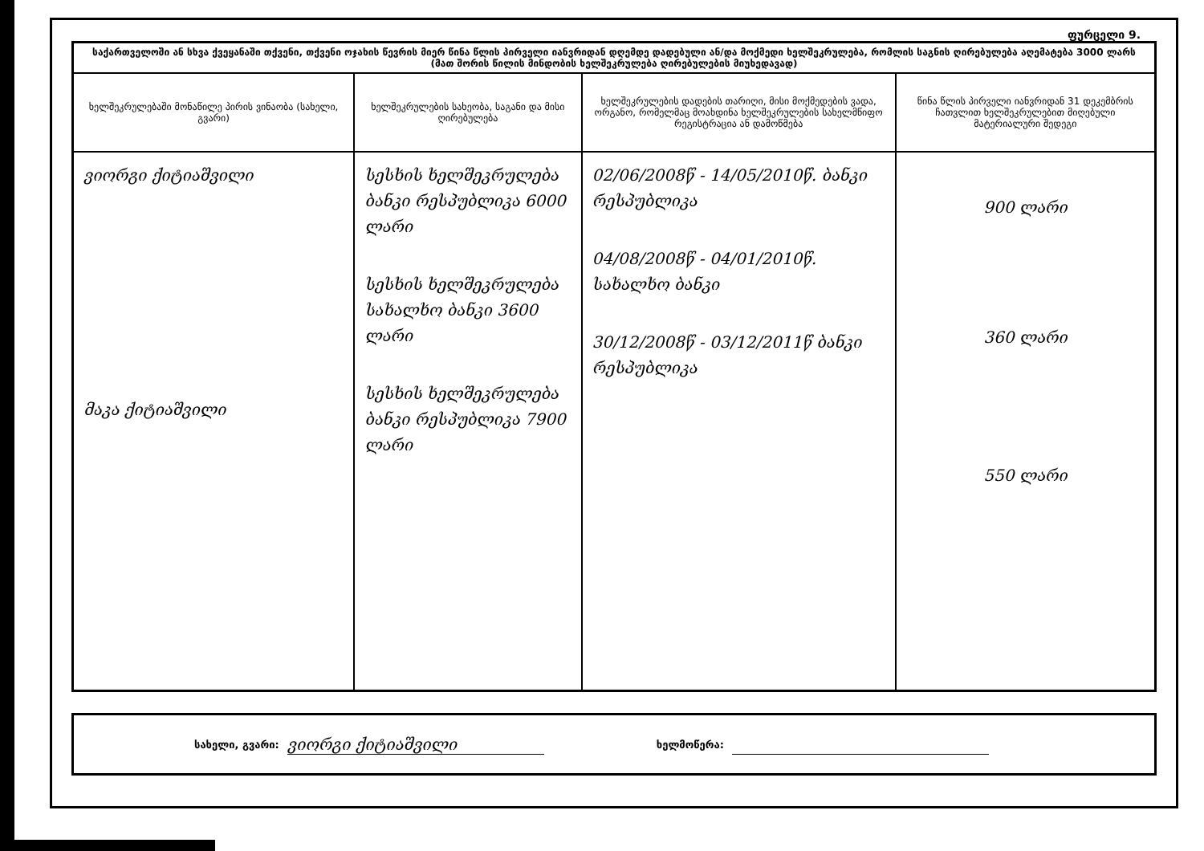ფურცელი 9.
| საქართველოში ან სხვა ქვეყანაში თქვენი, თქვენი ოჯახის წევრის მიერ წინა წლის პირველი იანვრიდან დღემდე დადებული ან/და მოქმედი ხელშეკრულება, რომლის საგნის ღირებულება აღემატება 3000 ლარს (მათ შორის წილის მინდობის ხელშეკრულება ღირებულების მიუხედავად) | | | |
| ხელშეკრულებაში მონაწილე პირის ვინაობა (სახელი, გვარი) | ხელშეკრულების სახეობა, საგანი და მისი ღირებულება | ხელშეკრულების დადების თარიღი, მისი მოქმედების ვადა, ორგანო, რომელმაც მოახდინა ხელშეკრულების სახელმწიფო რეგისტრაცია ან დამოწმება | წინა წლის პირველი იანვრიდან 31 დეკემბრის ჩათვლით ხელშეკრულებით მიღებული მატერიალური შედეგი |
| ვიორგი ქიტიაშვილი მაკა ქიტიაშვილი | სესხის ხელშეკრულება ბანკი რესპუბლიკა 6000 ლარი სესხის ხელშეკრულება სახალხო ბანკი 3600 ლარი სესხის ხელშეკრულება ბანკი რესპუბლიკა 7900 ლარი | 02/06/2008წ - 14/05/2010წ. ბანკი რესპუბლიკა 04/08/2008წ - 04/01/2010წ. სახალხო ბანკი 30/12/2008წ - 03/12/2011წ ბანკი რესპუბლიკა | 900 ლარი 360 ლარი 550 ლარი |
სახელი, გვარი: ვიორგი ქიტიაშვილი ხელმოწერა: